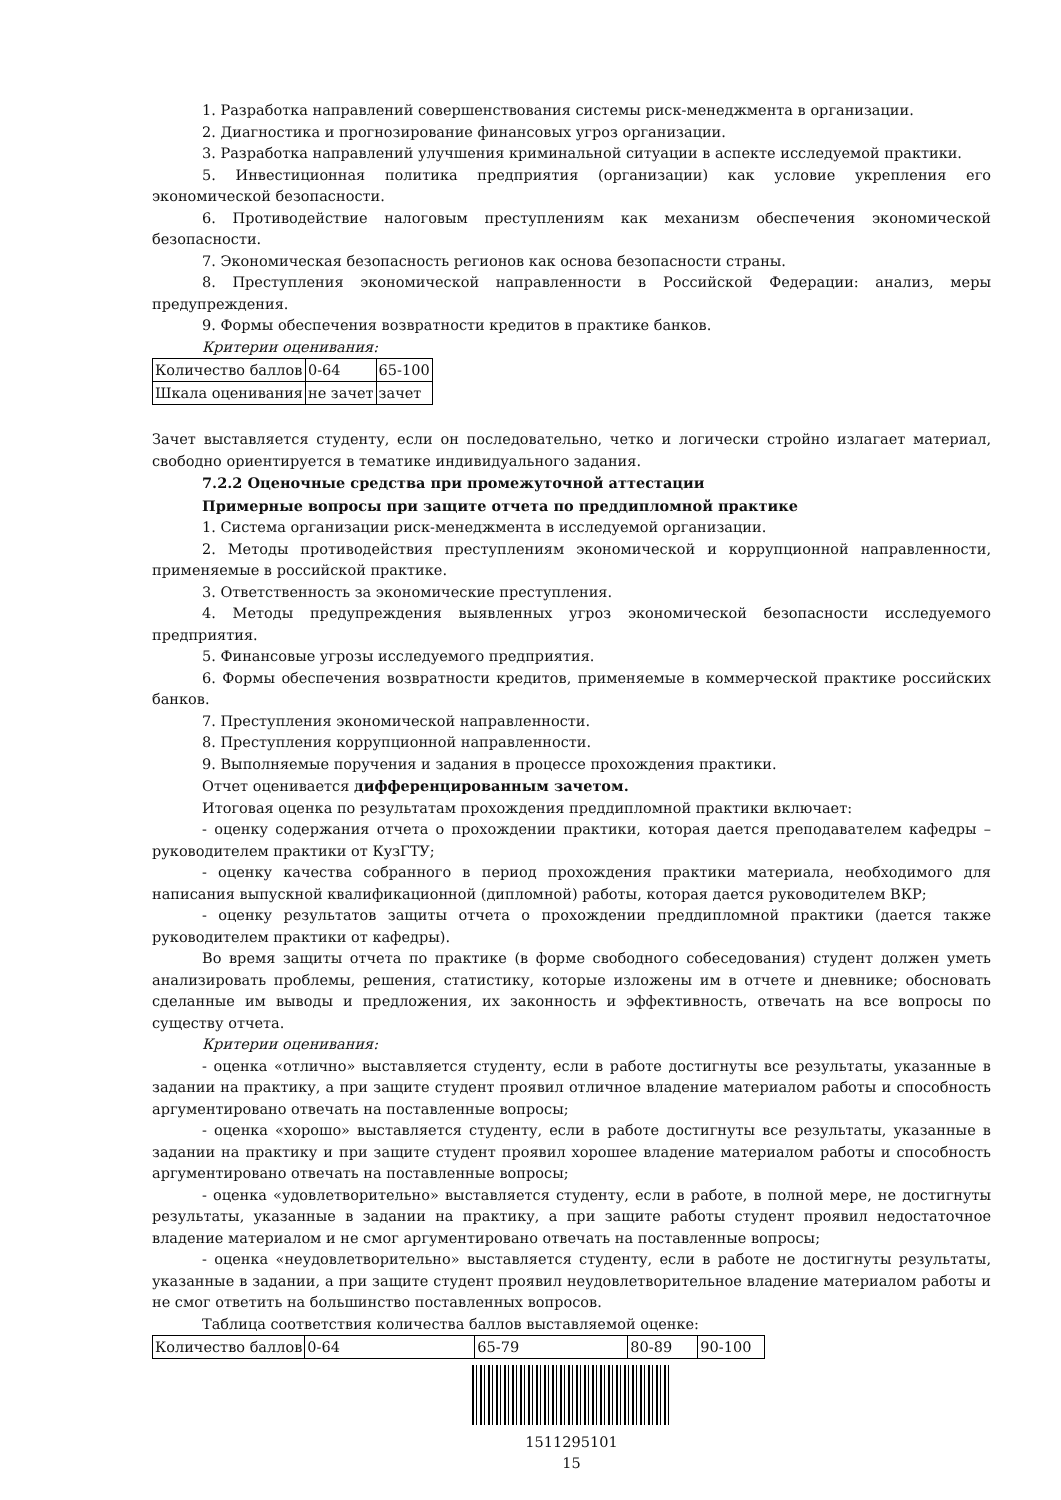1. Разработка направлений совершенствования системы риск-менеджмента в организации.
2. Диагностика и прогнозирование финансовых угроз организации.
3. Разработка направлений улучшения криминальной ситуации в аспекте исследуемой практики.
5. Инвестиционная политика предприятия (организации) как условие укрепления его экономической безопасности.
6. Противодействие налоговым преступлениям как механизм обеспечения экономической безопасности.
7. Экономическая безопасность регионов как основа безопасности страны.
8. Преступления экономической направленности в Российской Федерации: анализ, меры предупреждения.
9. Формы обеспечения возвратности кредитов в практике банков.
Критерии оценивания:
| Количество баллов | 0-64 | 65-100 |
| Шкала оценивания | не зачет | зачет |
Зачет выставляется студенту, если он последовательно, четко и логически стройно излагает материал, свободно ориентируется в тематике индивидуального задания.
7.2.2 Оценочные средства при промежуточной аттестации
Примерные вопросы при защите отчета по преддипломной практике
1. Система организации риск-менеджмента в исследуемой организации.
2. Методы противодействия преступлениям экономической и коррупционной направленности, применяемые в российской практике.
3. Ответственность за экономические преступления.
4. Методы предупреждения выявленных угроз экономической безопасности исследуемого предприятия.
5. Финансовые угрозы исследуемого предприятия.
6. Формы обеспечения возвратности кредитов, применяемые в коммерческой практике российских банков.
7. Преступления экономической направленности.
8. Преступления коррупционной направленности.
9. Выполняемые поручения и задания в процессе прохождения практики.
Отчет оценивается дифференцированным зачетом.
Итоговая оценка по результатам прохождения преддипломной практики включает:
- оценку содержания отчета о прохождении практики, которая дается преподавателем кафедры – руководителем практики от КузГТУ;
- оценку качества собранного в период прохождения практики материала, необходимого для написания выпускной квалификационной (дипломной) работы, которая дается руководителем ВКР;
- оценку результатов защиты отчета о прохождении преддипломной практики (дается также руководителем практики от кафедры).
Во время защиты отчета по практике (в форме свободного собеседования) студент должен уметь анализировать проблемы, решения, статистику, которые изложены им в отчете и дневнике; обосновать сделанные им выводы и предложения, их законность и эффективность, отвечать на все вопросы по существу отчета.
Критерии оценивания:
- оценка «отлично» выставляется студенту, если в работе достигнуты все результаты, указанные в задании на практику, а при защите студент проявил отличное владение материалом работы и способность аргументировано отвечать на поставленные вопросы;
- оценка «хорошо» выставляется студенту, если в работе достигнуты все результаты, указанные в задании на практику и при защите студент проявил хорошее владение материалом работы и способность аргументировано отвечать на поставленные вопросы;
- оценка «удовлетворительно» выставляется студенту, если в работе, в полной мере, не достигнуты результаты, указанные в задании на практику, а при защите работы студент проявил недостаточное владение материалом и не смог аргументировано отвечать на поставленные вопросы;
- оценка «неудовлетворительно» выставляется студенту, если в работе не достигнуты результаты, указанные в задании, а при защите студент проявил неудовлетворительное владение материалом работы и не смог ответить на большинство поставленных вопросов.
Таблица соответствия количества баллов выставляемой оценке:
| Количество баллов | 0-64 | 65-79 | 80-89 | 90-100 |
1511295101
15